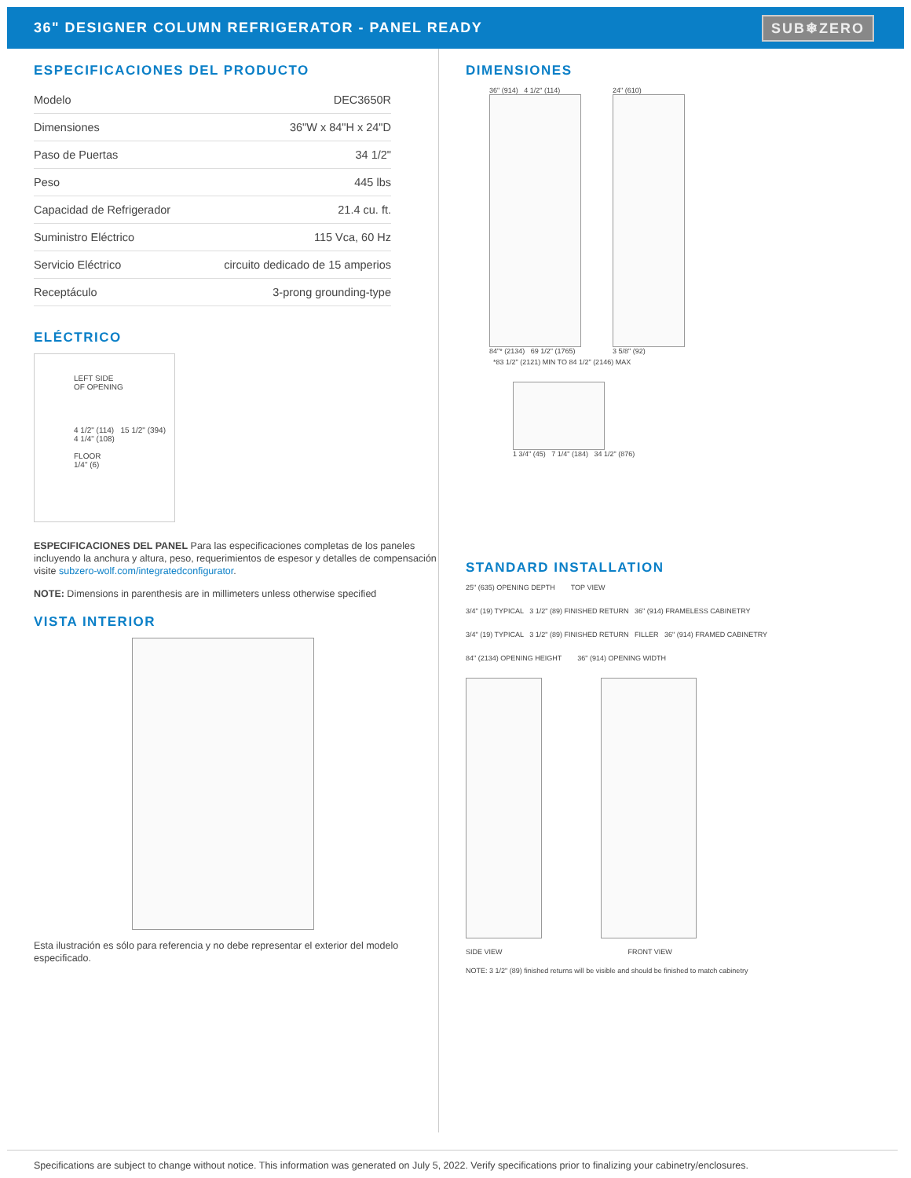36" DESIGNER COLUMN REFRIGERATOR - PANEL READY
SUB❄ZERO
ESPECIFICACIONES DEL PRODUCTO
| Modelo | DEC3650R |
| Dimensiones | 36"W x 84"H x 24"D |
| Paso de Puertas | 34 1/2" |
| Peso | 445 lbs |
| Capacidad de Refrigerador | 21.4 cu. ft. |
| Suministro Eléctrico | 115 Vca, 60 Hz |
| Servicio Eléctrico | circuito dedicado de 15 amperios |
| Receptáculo | 3-prong grounding-type |
ELÉCTRICO
LEFT SIDE
OF OPENING
4 1/2" (114) 15 1/2" (394) 4 1/4" (108)
FLOOR
1/4" (6)
ESPECIFICACIONES DEL PANEL Para las especificaciones completas de los paneles incluyendo la anchura y altura, peso, requerimientos de espesor y detalles de compensación visite subzero-wolf.com/integratedconfigurator.
NOTE: Dimensions in parenthesis are in millimeters unless otherwise specified
VISTA INTERIOR
Esta ilustración es sólo para referencia y no debe representar el exterior del modelo especificado.
DIMENSIONES
36" (914) 4 1/2" (114)
84"* (2134) 69 1/2" (1765)
24" (610)
3 5/8" (92)
*83 1/2" (2121) MIN TO 84 1/2" (2146) MAX
1 3/4" (45) 7 1/4" (184) 34 1/2" (876)
STANDARD INSTALLATION
25" (635) OPENING DEPTH
TOP VIEW
3/4" (19) TYPICAL 3 1/2" (89) FINISHED RETURN 36" (914) FRAMELESS CABINETRY
3/4" (19) TYPICAL 3 1/2" (89) FINISHED RETURN FILLER 36" (914) FRAMED CABINETRY
84" (2134) OPENING HEIGHT
36" (914) OPENING WIDTH
SIDE VIEW FRONT VIEW
NOTE: 3 1/2" (89) finished returns will be visible and should be finished to match cabinetry
Specifications are subject to change without notice. This information was generated on July 5, 2022. Verify specifications prior to finalizing your cabinetry/enclosures.